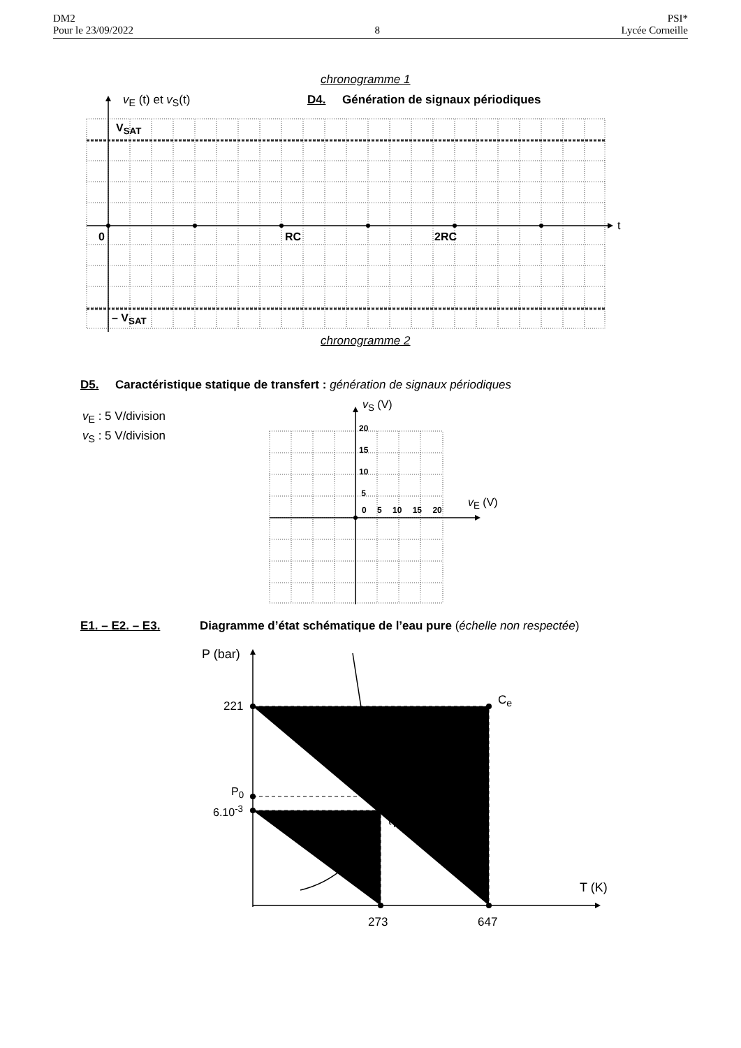DM2
Pour le 23/09/2022
8 PSI*
Lycée Corneille
chronogramme 1
v<sub>E</sub> (t) et v<sub>S</sub>(t) D4. Génération de signaux périodiques
V<sub>SAT</sub>
t
0 RC 2RC
– V<sub>SAT</sub>
chronogramme 2
D5. Caractéristique statique de transfert : génération de signaux périodiques
v<sub>E</sub> : 5 V/division
v<sub>S</sub> : 5 V/division
v<sub>S</sub> (V)
20
15
10
5
0 5 10 15 20
v<sub>E</sub> (V)
E1. – E2. – E3. Diagramme d’état schématique de l’eau pure (échelle non respectée)
P (bar)
221 C<sub>e</sub>
? ?
P<sub>0</sub>
6.10<sup>-3</sup>
t<sub>T</sub>
T (K)
273 647